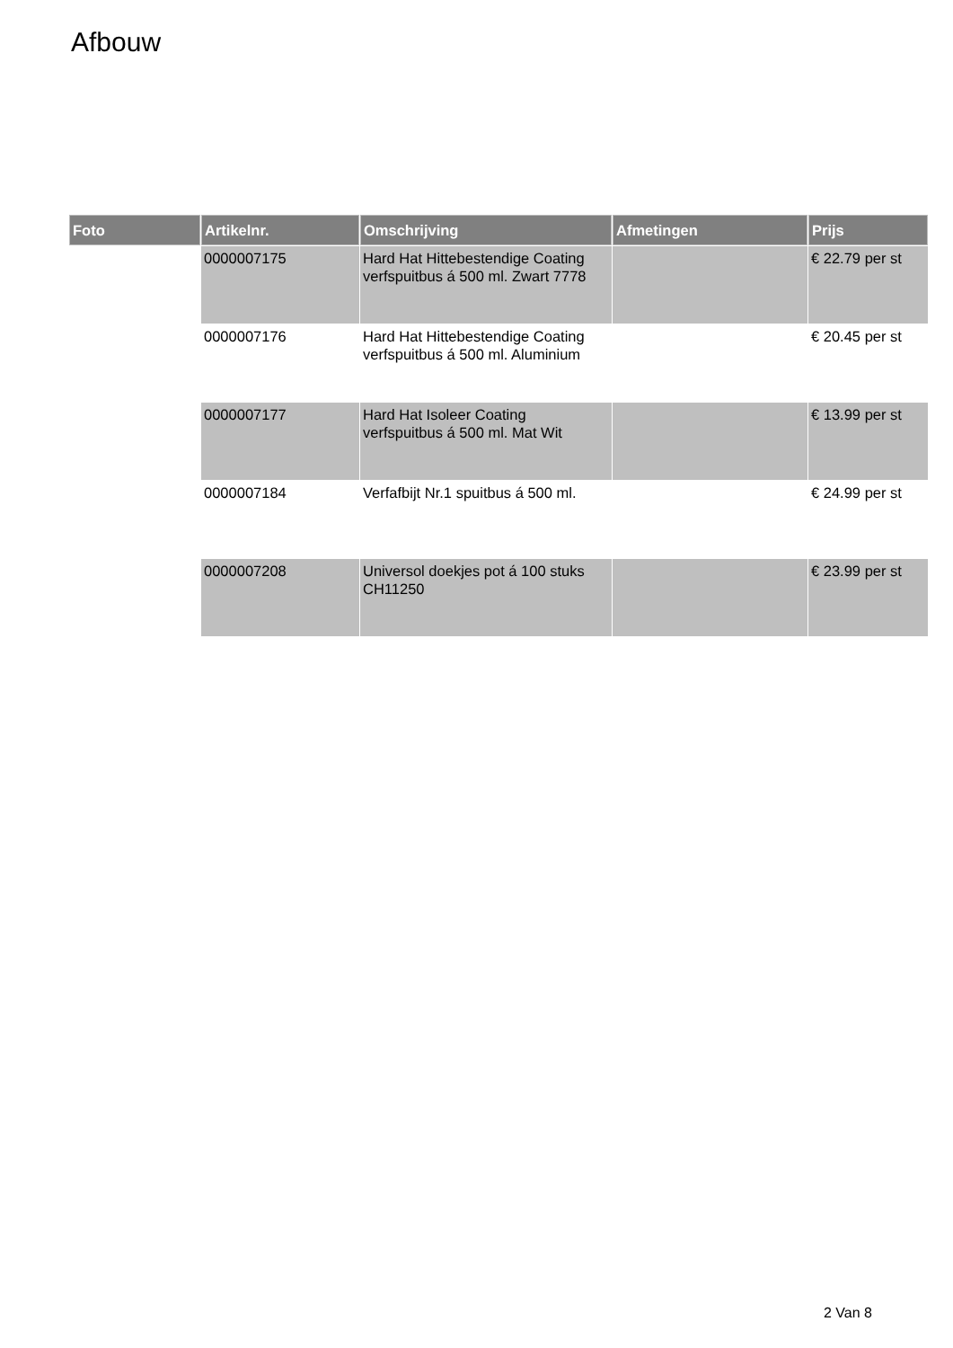Afbouw
| Foto | Artikelnr. | Omschrijving | Afmetingen | Prijs |
| --- | --- | --- | --- | --- |
| | 0000007175 | Hard Hat Hittebestendige Coating verfspuitbus á 500 ml. Zwart 7778 | | € 22.79 per st |
| | 0000007176 | Hard Hat Hittebestendige Coating verfspuitbus á 500 ml. Aluminium | | € 20.45 per st |
| | 0000007177 | Hard Hat Isoleer Coating verfspuitbus á 500 ml. Mat Wit | | € 13.99 per st |
| | 0000007184 | Verfafbijt Nr.1 spuitbus á 500 ml. | | € 24.99 per st |
| | 0000007208 | Universol doekjes pot á 100 stuks CH11250 | | € 23.99 per st |
2 Van 8